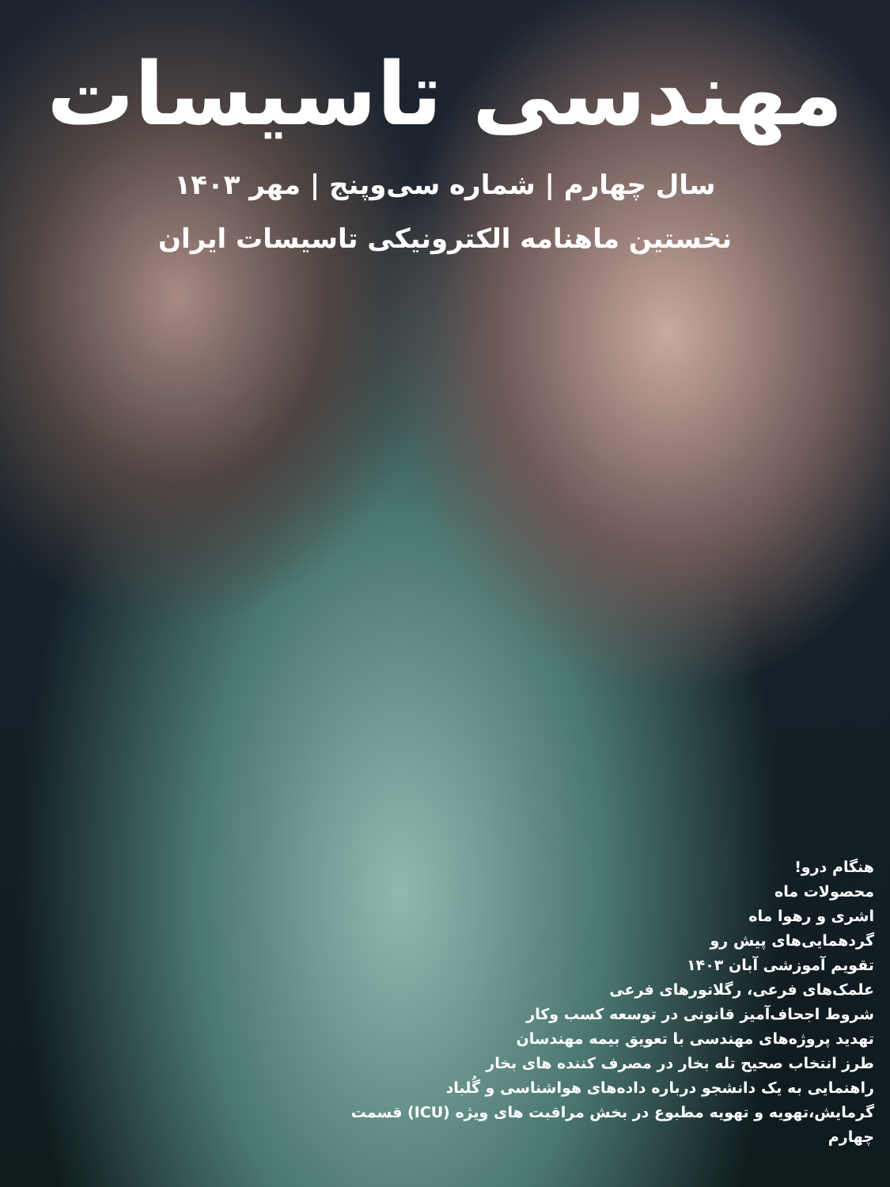مهندسی تاسیسات
سال چهارم | شماره سی‌وپنج | مهر ۱۴۰۳
نخستین ماهنامه الکترونیکی تاسیسات ایران
هنگام درو!
محصولات ماه
اشری و رهوا ماه
گردهمایی‌های پیش رو
تقویم آموزشی آبان ۱۴۰۳
علمک‌های فرعی، رگلاتورهای فرعی
شروط اجحاف‌آمیز قانونی در توسعه کسب وکار
تهدید پروژه‌های مهندسی با تعویق بیمه مهندسان
طرز انتخاب صحیح تله بخار در مصرف کننده های بخار
راهنمایی به یک دانشجو درباره داده‌های هواشناسی و گُلباد
گرمایش،تهویه و تهویه مطبوع در بخش مراقبت های ویژه (ICU) قسمت چهارم